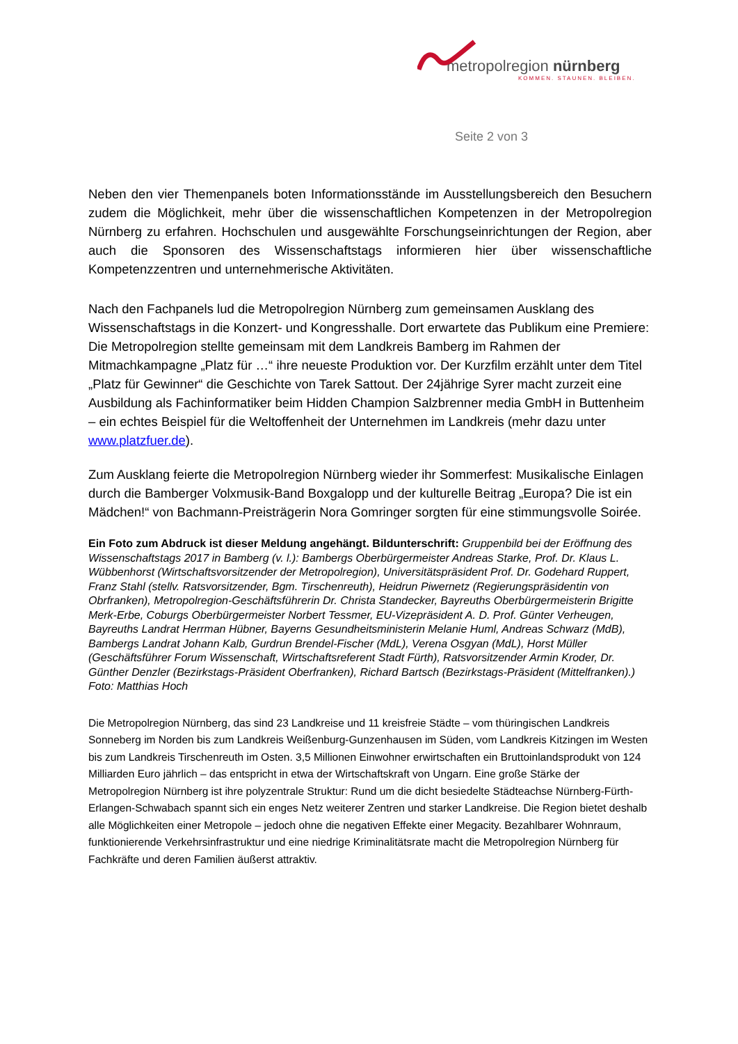metropolregion nürnberg
KOMMEN. STAUNEN. BLEIBEN.
Seite 2 von 3
Neben den vier Themenpanels boten Informationsstände im Ausstellungsbereich den Besuchern zudem die Möglichkeit, mehr über die wissenschaftlichen Kompetenzen in der Metropolregion Nürnberg zu erfahren. Hochschulen und ausgewählte Forschungseinrichtungen der Region, aber auch die Sponsoren des Wissenschaftstags informieren hier über wissenschaftliche Kompetenzzentren und unternehmerische Aktivitäten.
Nach den Fachpanels lud die Metropolregion Nürnberg zum gemeinsamen Ausklang des Wissenschaftstags in die Konzert- und Kongresshalle. Dort erwartete das Publikum eine Premiere: Die Metropolregion stellte gemeinsam mit dem Landkreis Bamberg im Rahmen der Mitmachkampagne „Platz für …“ ihre neueste Produktion vor. Der Kurzfilm erzählt unter dem Titel „Platz für Gewinner“ die Geschichte von Tarek Sattout. Der 24jährige Syrer macht zurzeit eine Ausbildung als Fachinformatiker beim Hidden Champion Salzbrenner media GmbH in Buttenheim – ein echtes Beispiel für die Weltoffenheit der Unternehmen im Landkreis (mehr dazu unter www.platzfuer.de).
Zum Ausklang feierte die Metropolregion Nürnberg wieder ihr Sommerfest: Musikalische Einlagen durch die Bamberger Volxmusik-Band Boxgalopp und der kulturelle Beitrag „Europa? Die ist ein Mädchen!“ von Bachmann-Preisträgerin Nora Gomringer sorgten für eine stimmungsvolle Soirée.
Ein Foto zum Abdruck ist dieser Meldung angehängt. Bildunterschrift: Gruppenbild bei der Eröffnung des Wissenschaftstags 2017 in Bamberg (v. l.): Bambergs Oberbürgermeister Andreas Starke, Prof. Dr. Klaus L. Wübbenhorst (Wirtschaftsvorsitzender der Metropolregion), Universitätspräsident Prof. Dr. Godehard Ruppert, Franz Stahl (stellv. Ratsvorsitzender, Bgm. Tirschenreuth), Heidrun Piwernetz (Regierungspräsidentin von Obrfranken), Metropolregion-Geschäftsführerin Dr. Christa Standecker, Bayreuths Oberbürgermeisterin Brigitte Merk-Erbe, Coburgs Oberbürgermeister Norbert Tessmer, EU-Vizepräsident A. D. Prof. Günter Verheugen, Bayreuths Landrat Herrman Hübner, Bayerns Gesundheitsministerin Melanie Huml, Andreas Schwarz (MdB), Bambergs Landrat Johann Kalb, Gurdrun Brendel-Fischer (MdL), Verena Osgyan (MdL), Horst Müller (Geschäftsführer Forum Wissenschaft, Wirtschaftsreferent Stadt Fürth), Ratsvorsitzender Armin Kroder, Dr. Günther Denzler (Bezirkstags-Präsident Oberfranken), Richard Bartsch (Bezirkstags-Präsident (Mittelfranken).) Foto: Matthias Hoch
Die Metropolregion Nürnberg, das sind 23 Landkreise und 11 kreisfreie Städte – vom thüringischen Landkreis Sonneberg im Norden bis zum Landkreis Weißenburg-Gunzenhausen im Süden, vom Landkreis Kitzingen im Westen bis zum Landkreis Tirschenreuth im Osten. 3,5 Millionen Einwohner erwirtschaften ein Bruttoinlandsprodukt von 124 Milliarden Euro jährlich – das entspricht in etwa der Wirtschaftskraft von Ungarn. Eine große Stärke der Metropolregion Nürnberg ist ihre polyzentrale Struktur: Rund um die dicht besiedelte Städteachse Nürnberg-Fürth-Erlangen-Schwabach spannt sich ein enges Netz weiterer Zentren und starker Landkreise. Die Region bietet deshalb alle Möglichkeiten einer Metropole – jedoch ohne die negativen Effekte einer Megacity. Bezahlbarer Wohnraum, funktionierende Verkehrsinfrastruktur und eine niedrige Kriminalitätsrate macht die Metropolregion Nürnberg für Fachkräfte und deren Familien äußerst attraktiv.